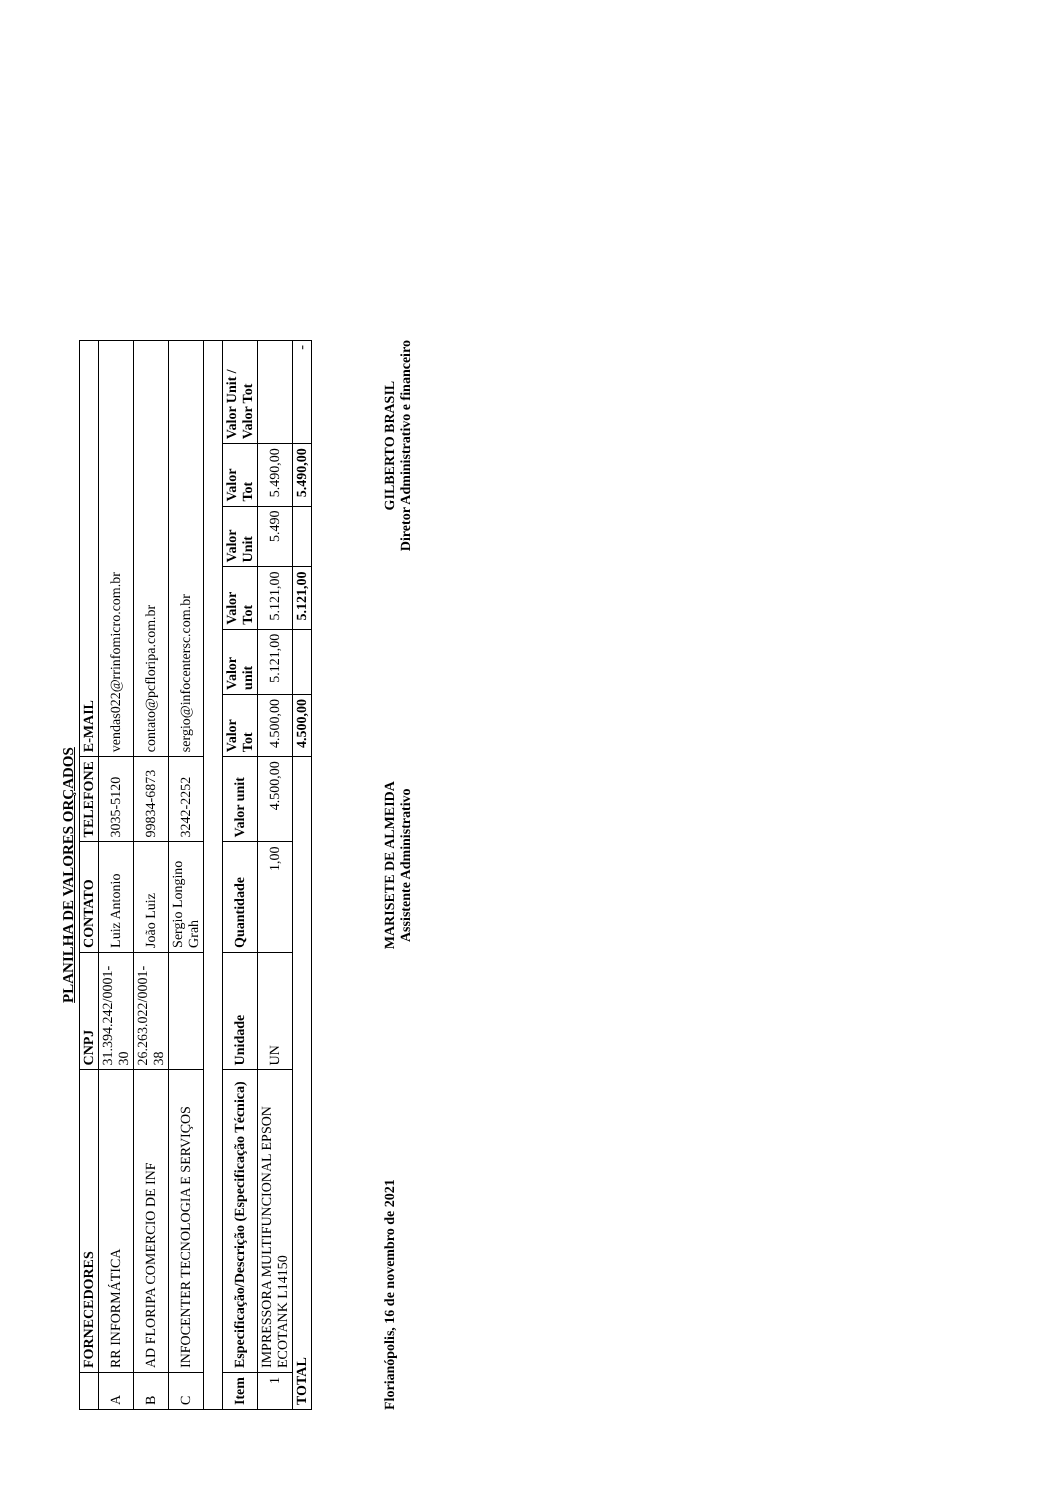PLANILHA DE VALORES ORÇADOS
| | FORNECEDORES | CNPJ | CONTATO | TELEFONE | E-MAIL | | | | | |
| A | RR INFORMÁTICA | 31.394.242/0001-30 | Luiz Antonio | 3035-5120 | vendas022@rrinfomicro.com.br | | | | | |
| B | AD FLORIPA COMERCIO DE INF | 26.263.022/0001-38 | João Luiz | 99834-6873 | contato@pcfloripa.com.br | | | | | |
| C | INFOCENTER TECNOLOGIA E SERVIÇOS | | Sergio Longino Grah | 3242-2252 | sergio@infocentersc.com.br | | | | | |
| Item | Especificação/Descrição (Especificação Técnica) | Unidade | Quantidade | Valor unit | Valor Tot | Valor unit | Valor Tot | Valor Unit | Valor Tot | Valor Unit / Valor Tot |
| 1 | IMPRESSORA MULTIFUNCIONAL EPSON ECOTANK L14150 | UN | 1,00 | 4.500,00 | 4.500,00 | 5.121,00 | 5.121,00 | 5.490 | 5.490,00 | |
| TOTAL | | | | | 4.500,00 | | 5.121,00 | | 5.490,00 | - |
Florianópolis, 16 de novembro de 2021
MARISETE DE ALMEIDA
Assistente Administrativo
GILBERTO BRASIL
Diretor Administrativo e financeiro